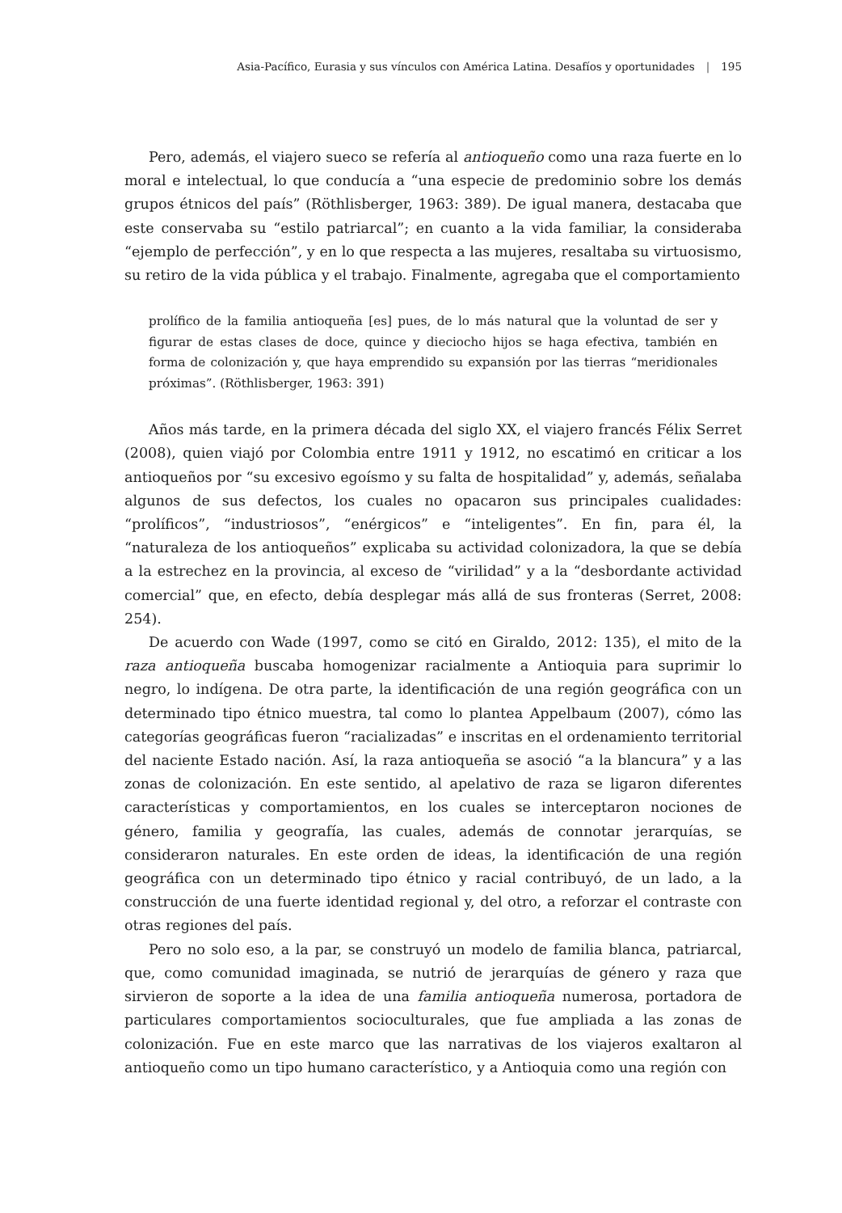Asia-Pacífico, Eurasia y sus vínculos con América Latina. Desafíos y oportunidades | 195
Pero, además, el viajero sueco se refería al antioqueño como una raza fuerte en lo moral e intelectual, lo que conducía a “una especie de predominio sobre los demás grupos étnicos del país” (Röthlisberger, 1963: 389). De igual manera, destacaba que este conservaba su “estilo patriarcal”; en cuanto a la vida familiar, la consideraba “ejemplo de perfección”, y en lo que respecta a las mujeres, resaltaba su virtuosismo, su retiro de la vida pública y el trabajo. Finalmente, agregaba que el comportamiento
prolífico de la familia antioqueña [es] pues, de lo más natural que la voluntad de ser y figurar de estas clases de doce, quince y dieciocho hijos se haga efectiva, también en forma de colonización y, que haya emprendido su expansión por las tierras “meridionales próximas”. (Röthlisberger, 1963: 391)
Años más tarde, en la primera década del siglo XX, el viajero francés Félix Serret (2008), quien viajó por Colombia entre 1911 y 1912, no escatimó en criticar a los antioqueños por “su excesivo egoísmo y su falta de hospitalidad” y, además, señalaba algunos de sus defectos, los cuales no opacaron sus principales cualidades: “prolíficos”, “industriosos”, “enérgicos” e “inteligentes”. En fin, para él, la “naturaleza de los antioqueños” explicaba su actividad colonizadora, la que se debía a la estrechez en la provincia, al exceso de “virilidad” y a la “desbordante actividad comercial” que, en efecto, debía desplegar más allá de sus fronteras (Serret, 2008: 254).
De acuerdo con Wade (1997, como se citó en Giraldo, 2012: 135), el mito de la raza antioqueña buscaba homogenizar racialmente a Antioquia para suprimir lo negro, lo indígena. De otra parte, la identificación de una región geográfica con un determinado tipo étnico muestra, tal como lo plantea Appelbaum (2007), cómo las categorías geográficas fueron “racializadas” e inscritas en el ordenamiento territorial del naciente Estado nación. Así, la raza antioqueña se asoció “a la blancura” y a las zonas de colonización. En este sentido, al apelativo de raza se ligaron diferentes características y comportamientos, en los cuales se interceptaron nociones de género, familia y geografía, las cuales, además de connotar jerarquías, se consideraron naturales. En este orden de ideas, la identificación de una región geográfica con un determinado tipo étnico y racial contribuyó, de un lado, a la construcción de una fuerte identidad regional y, del otro, a reforzar el contraste con otras regiones del país.
Pero no solo eso, a la par, se construyó un modelo de familia blanca, patriarcal, que, como comunidad imaginada, se nutrió de jerarquías de género y raza que sirvieron de soporte a la idea de una familia antioqueña numerosa, portadora de particulares comportamientos socioculturales, que fue ampliada a las zonas de colonización. Fue en este marco que las narrativas de los viajeros exaltaron al antioqueño como un tipo humano característico, y a Antioquia como una región con